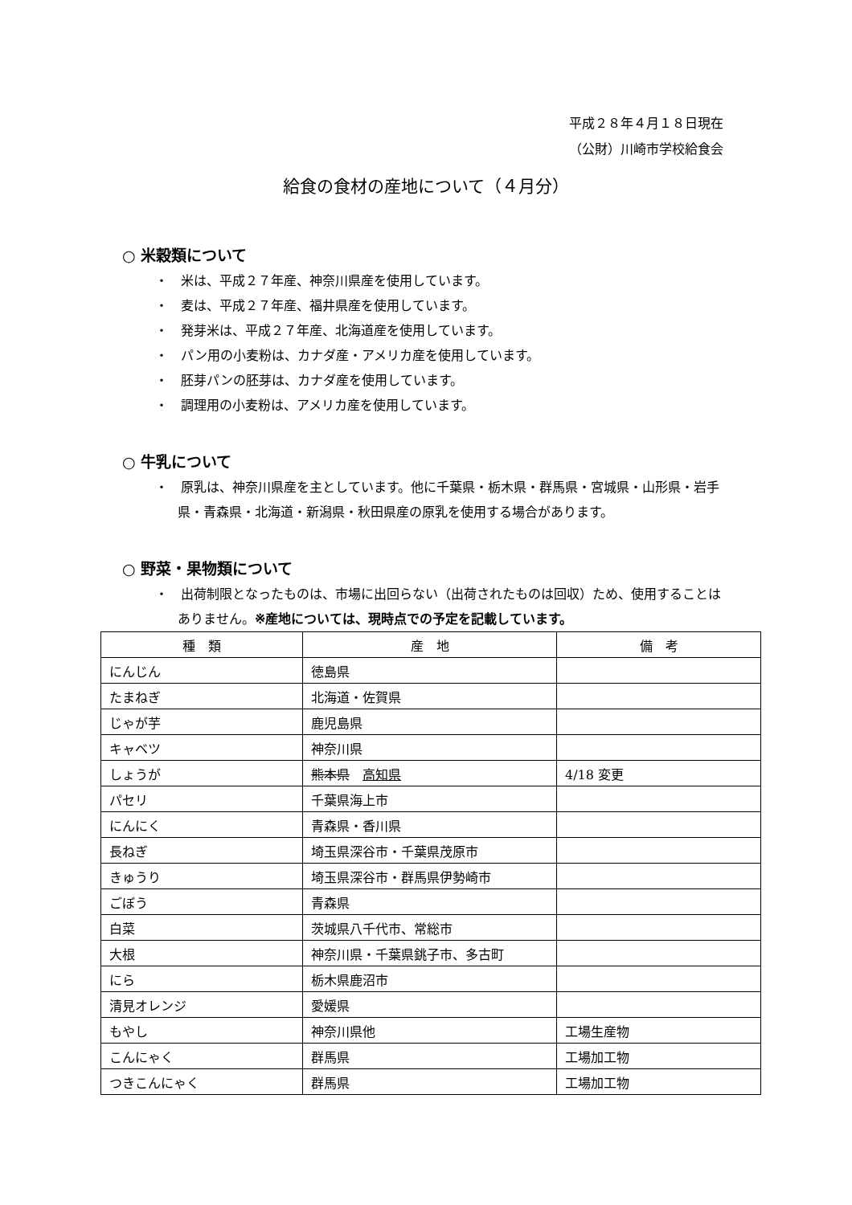平成２８年４月１８日現在
（公財）川崎市学校給食会
給食の食材の産地について（４月分）
○ 米穀類について
・　米は、平成２７年産、神奈川県産を使用しています。
・　麦は、平成２７年産、福井県産を使用しています。
・　発芽米は、平成２７年産、北海道産を使用しています。
・　パン用の小麦粉は、カナダ産・アメリカ産を使用しています。
・　胚芽パンの胚芽は、カナダ産を使用しています。
・　調理用の小麦粉は、アメリカ産を使用しています。
○ 牛乳について
・　原乳は、神奈川県産を主としています。他に千葉県・栃木県・群馬県・宮城県・山形県・岩手県・青森県・北海道・新潟県・秋田県産の原乳を使用する場合があります。
○ 野菜・果物類について
・　出荷制限となったものは、市場に出回らない（出荷されたものは回収）ため、使用することはありません。※産地については、現時点での予定を記載しています。
| 種 類 | 産 地 | 備 考 |
| --- | --- | --- |
| にんじん | 徳島県 | |
| たまねぎ | 北海道・佐賀県 | |
| じゃが芋 | 鹿児島県 | |
| キャベツ | 神奈川県 | |
| しょうが | 熊本県 高知県 | 4/18 変更 |
| パセリ | 千葉県海上市 | |
| にんにく | 青森県・香川県 | |
| 長ねぎ | 埼玉県深谷市・千葉県茂原市 | |
| きゅうり | 埼玉県深谷市・群馬県伊勢崎市 | |
| ごぼう | 青森県 | |
| 白菜 | 茨城県八千代市、常総市 | |
| 大根 | 神奈川県・千葉県銚子市、多古町 | |
| にら | 栃木県鹿沼市 | |
| 清見オレンジ | 愛媛県 | |
| もやし | 神奈川県他 | 工場生産物 |
| こんにゃく | 群馬県 | 工場加工物 |
| つきこんにゃく | 群馬県 | 工場加工物 |